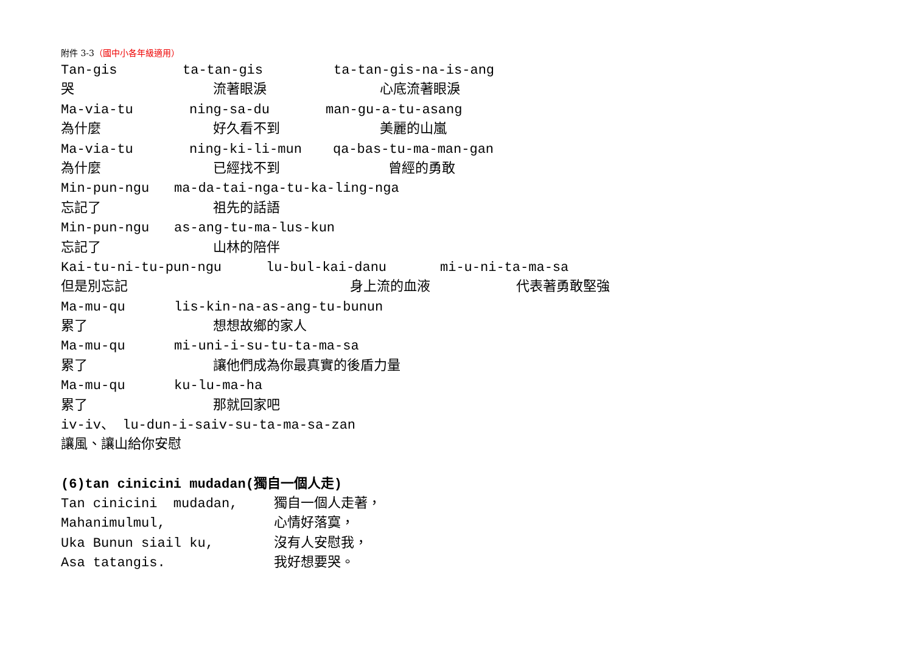附件 3-3（國中小各年級適用）
Tan-gis
ta-tan-gis
ta-tan-gis-na-is-ang
哭
流著眼淚
心底流著眼淚
Ma-via-tu
ning-sa-du
man-gu-a-tu-asang
為什麼
好久看不到
美麗的山嵐
Ma-via-tu
ning-ki-li-mun
qa-bas-tu-ma-man-gan
為什麼
已經找不到
曾經的勇敢
Min-pun-ngu
ma-da-tai-nga-tu-ka-ling-nga
忘記了
祖先的話語
Min-pun-ngu
as-ang-tu-ma-lus-kun
忘記了
山林的陪伴
Kai-tu-ni-tu-pun-ngu
lu-bul-kai-danu
mi-u-ni-ta-ma-sa
但是別忘記
身上流的血液
代表著勇敢堅強
Ma-mu-qu
lis-kin-na-as-ang-tu-bunun
累了
想想故鄉的家人
Ma-mu-qu
mi-uni-i-su-tu-ta-ma-sa
累了
讓他們成為你最真實的後盾力量
Ma-mu-qu
ku-lu-ma-ha
累了
那就回家吧
iv-iv、 lu-dun-i-saiv-su-ta-ma-sa-zan
讓風、讓山給你安慰
(6)tan cinicini mudadan(獨自一個人走)
Tan cinicini mudadan,
獨自一個人走著，
Mahanimulmul,
心情好落寞，
Uka Bunun siail ku,
沒有人安慰我，
Asa tatangis.
我好想要哭。